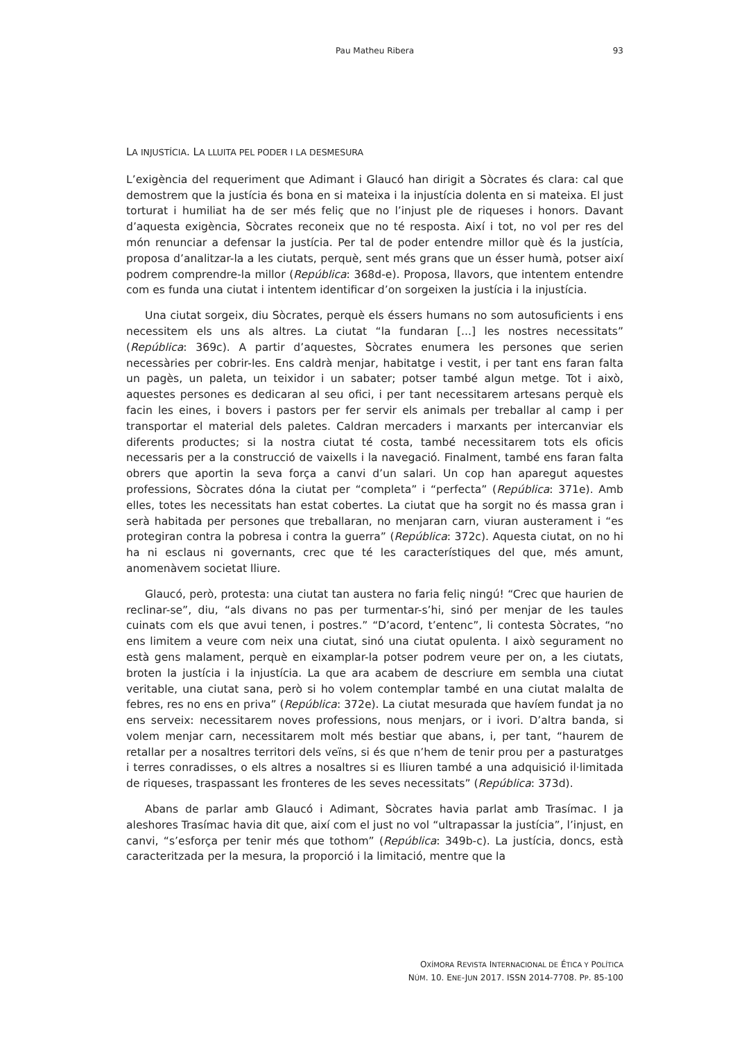Pau Matheu Ribera
93
LA INJUSTÍCIA. LA LLUITA PEL PODER I LA DESMESURA
L’exigència del requeriment que Adimant i Glaucó han dirigit a Sòcrates és clara: cal que demostrem que la justícia és bona en si mateixa i la injustícia dolenta en si mateixa. El just torturat i humiliat ha de ser més feliç que no l’injust ple de riqueses i honors. Davant d’aquesta exigència, Sòcrates reconeix que no té resposta. Així i tot, no vol per res del món renunciar a defensar la justícia. Per tal de poder entendre millor què és la justícia, proposa d’analitzar-la a les ciutats, perquè, sent més grans que un ésser humà, potser així podrem comprendre-la millor (República: 368d-e). Proposa, llavors, que intentem entendre com es funda una ciutat i intentem identificar d’on sorgeixen la justícia i la injustícia.
Una ciutat sorgeix, diu Sòcrates, perquè els éssers humans no som autosuficients i ens necessitem els uns als altres. La ciutat “la fundaran [...] les nostres necessitats” (República: 369c). A partir d’aquestes, Sòcrates enumera les persones que serien necessàries per cobrir-les. Ens caldrà menjar, habitatge i vestit, i per tant ens faran falta un pagès, un paleta, un teixidor i un sabater; potser també algun metge. Tot i això, aquestes persones es dedicaran al seu ofici, i per tant necessitarem artesans perquè els facin les eines, i bovers i pastors per fer servir els animals per treballar al camp i per transportar el material dels paletes. Caldran mercaders i marxants per intercanviar els diferents productes; si la nostra ciutat té costa, també necessitarem tots els oficis necessaris per a la construcció de vaixells i la navegació. Finalment, també ens faran falta obrers que aportin la seva força a canvi d’un salari. Un cop han aparegut aquestes professions, Sòcrates dóna la ciutat per “completa” i “perfecta” (República: 371e). Amb elles, totes les necessitats han estat cobertes. La ciutat que ha sorgit no és massa gran i serà habitada per persones que treballaran, no menjaran carn, viuran austerament i “es protegiran contra la pobresa i contra la guerra” (República: 372c). Aquesta ciutat, on no hi ha ni esclaus ni governants, crec que té les característiques del que, més amunt, anomenàvem societat lliure.
Glaucó, però, protesta: una ciutat tan austera no faria feliç ningú! “Crec que haurien de reclinar-se”, diu, “als divans no pas per turmentar-s’hi, sinó per menjar de les taules cuinats com els que avui tenen, i postres.” “D’acord, t’entenc”, li contesta Sòcrates, “no ens limitem a veure com neix una ciutat, sinó una ciutat opulenta. I això segurament no està gens malament, perquè en eixamplar-la potser podrem veure per on, a les ciutats, broten la justícia i la injustícia. La que ara acabem de descriure em sembla una ciutat veritable, una ciutat sana, però si ho volem contemplar també en una ciutat malalta de febres, res no ens en priva” (República: 372e). La ciutat mesurada que havíem fundat ja no ens serveix: necessitarem noves professions, nous menjars, or i ivori. D’altra banda, si volem menjar carn, necessitarem molt més bestiar que abans, i, per tant, “haurem de retallar per a nosaltres territori dels veïns, si és que n’hem de tenir prou per a pasturatges i terres conradisses, o els altres a nosaltres si es lliuren també a una adquisició il·limitada de riqueses, traspassant les fronteres de les seves necessitats” (República: 373d).
Abans de parlar amb Glaucó i Adimant, Sòcrates havia parlat amb Trasímac. I ja aleshores Trasímac havia dit que, així com el just no vol “ultrapassar la justícia”, l’injust, en canvi, “s’esforça per tenir més que tothom” (República: 349b-c). La justícia, doncs, està caracteritzada per la mesura, la proporció i la limitació, mentre que la
OXÍMORA REVISTA INTERNACIONAL DE ÉTICA Y POLÍTICA
NÚM. 10. ENE-JUN 2017. ISSN 2014-7708. PP. 85-100